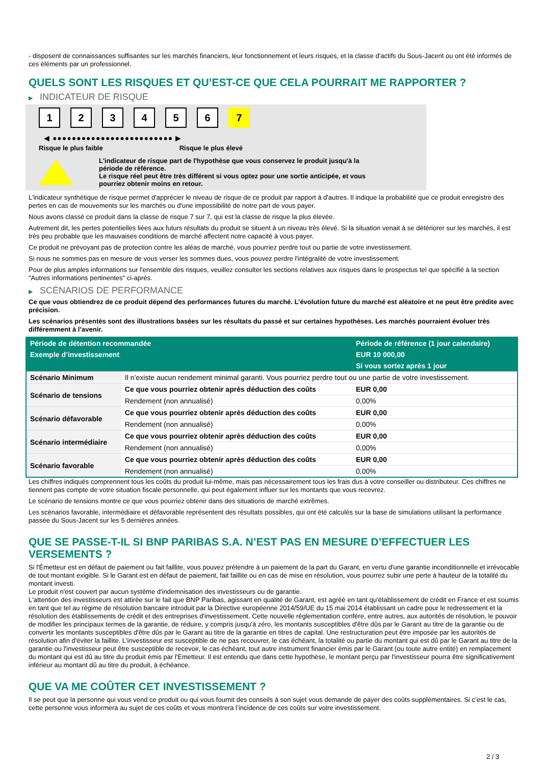- disposent de connaissances suffisantes sur les marchés financiers, leur fonctionnement et leurs risques, et la classe d'actifs du Sous-Jacent ou ont été informés de ces éléments par un professionnel.
QUELS SONT LES RISQUES ET QU’EST-CE QUE CELA POURRAIT ME RAPPORTER ?
▶ INDICATEUR DE RISQUE
1 2 3 4 5 6 7
◀ ●●●●●●●●●●●●●●●●●●●●●●●●● ▶
Risque le plus faible Risque le plus élevé
L'indicateur de risque part de l'hypothèse que vous conservez le produit jusqu'à la
période de référence.
Le risque réel peut être très différent si vous optez pour une sortie anticipée, et vous
pourriez obtenir moins en retour.
L'indicateur synthétique de risque permet d'apprécier le niveau de risque de ce produit par rapport à d'autres. Il indique la probabilité que ce produit enregistre des pertes en cas de mouvements sur les marchés ou d'une impossibilité de notre part de vous payer.
Nous avons classé ce produit dans la classe de risque 7 sur 7, qui est la classe de risque la plus élevée.
Autrement dit, les pertes potentielles liées aux futurs résultats du produit se situent à un niveau très élevé. Si la situation venait à se détériorer sur les marchés, il est très peu probable que les mauvaises conditions de marché affectent notre capacité à vous payer.
Ce produit ne prévoyant pas de protection contre les aléas de marché, vous pourriez perdre tout ou partie de votre investissement.
Si nous ne sommes pas en mesure de vous verser les sommes dues, vous pouvez perdre l'intégralité de votre investissement.
Pour de plus amples informations sur l'ensemble des risques, veuillez consulter les sections relatives aux risques dans le prospectus tel que spécifié à la section "Autres informations pertinentes" ci-après.
▶ SCÉNARIOS DE PERFORMANCE
Ce que vous obtiendrez de ce produit dépend des performances futures du marché. L’évolution future du marché est aléatoire et ne peut être prédite avec précision.
Les scénarios présentés sont des illustrations basées sur les résultats du passé et sur certaines hypothèses. Les marchés pourraient évoluer très différemment à l’avenir.
| Période de détention recommandée | | Période de référence (1 jour calendaire) |
| --- | --- | --- |
| Exemple d’investissement | | EUR 10 000,00 |
| | | Si vous sortez après 1 jour |
| Scénario Minimum | Il n’existe aucun rendement minimal garanti. Vous pourriez perdre tout ou une partie de votre investissement. | |
| Scénario de tensions | Ce que vous pourriez obtenir après déduction des coûts | EUR 0,00 |
| | Rendement (non annualisé) | 0,00% |
| Scénario défavorable | Ce que vous pourriez obtenir après déduction des coûts | EUR 0,00 |
| | Rendement (non annualisé) | 0,00% |
| Scénario intermédiaire | Ce que vous pourriez obtenir après déduction des coûts | EUR 0,00 |
| | Rendement (non annualisé) | 0,00% |
| Scénario favorable | Ce que vous pourriez obtenir après déduction des coûts | EUR 0,00 |
| | Rendement (non annualisé) | 0,00% |
Les chiffres indiqués comprennent tous les coûts du produit lui-même, mais pas nécessairement tous les frais dus à votre conseiller ou distributeur. Ces chiffres ne tiennent pas compte de votre situation fiscale personnelle, qui peut également influer sur les montants que vous recevrez.
Le scénario de tensions montre ce que vous pourriez obtenir dans des situations de marché extrêmes.
Les scénarios favorable, intermédiaire et défavorable représentent des résultats possibles, qui ont été calculés sur la base de simulations utilisant la performance passée du Sous-Jacent sur les 5 dernières années.
QUE SE PASSE-T-IL SI BNP PARIBAS S.A. N’EST PAS EN MESURE D’EFFECTUER LES VERSEMENTS ?
Si l'Émetteur est en défaut de paiement ou fait faillite, vous pouvez prétendre à un paiement de la part du Garant, en vertu d'une garantie inconditionnelle et irrévocable de tout montant exigible. Si le Garant est en défaut de paiement, fait faillite ou en cas de mise en résolution, vous pourrez subir une perte à hauteur de la totalité du montant investi.
Le produit n'est couvert par aucun système d'indemnisation des investisseurs ou de garantie.
L'attention des investisseurs est attirée sur le fait que BNP Paribas, agissant en qualité de Garant, est agréé en tant qu'établissement de crédit en France et est soumis en tant que tel au régime de résolution bancaire introduit par la Directive européenne 2014/59/UE du 15 mai 2014 établissant un cadre pour le redressement et la résolution des établissements de crédit et des entreprises d'investissement. Cette nouvelle réglementation confère, entre autres, aux autorités de résolution, le pouvoir de modifier les principaux termes de la garantie, de réduire, y compris jusqu'à zéro, les montants susceptibles d'être dûs par le Garant au titre de la garantie ou de convertir les montants susceptibles d'être dûs par le Garant au titre de la garantie en titres de capital. Une restructuration peut être imposée par les autorités de résolution afin d'éviter la faillite. L'investisseur est susceptible de ne pas recouvrer, le cas échéant, la totalité ou partie du montant qui est dû par le Garant au titre de la garantie ou l'investisseur peut être susceptible de recevoir, le cas échéant, tout autre instrument financier émis par le Garant (ou toute autre entité) en remplacement du montant qui est dû au titre du produit émis par l'Emetteur. Il est entendu que dans cette hypothèse, le montant perçu par l'investisseur pourra être significativement inférieur au montant dû au titre du produit, à échéance.
QUE VA ME COÛTER CET INVESTISSEMENT ?
Il se peut que la personne qui vous vend ce produit ou qui vous fournit des conseils à son sujet vous demande de payer des coûts supplémentaires. Si c’est le cas, cette personne vous informera au sujet de ces coûts et vous montrera l’incidence de ces coûts sur votre investissement.
2 / 3